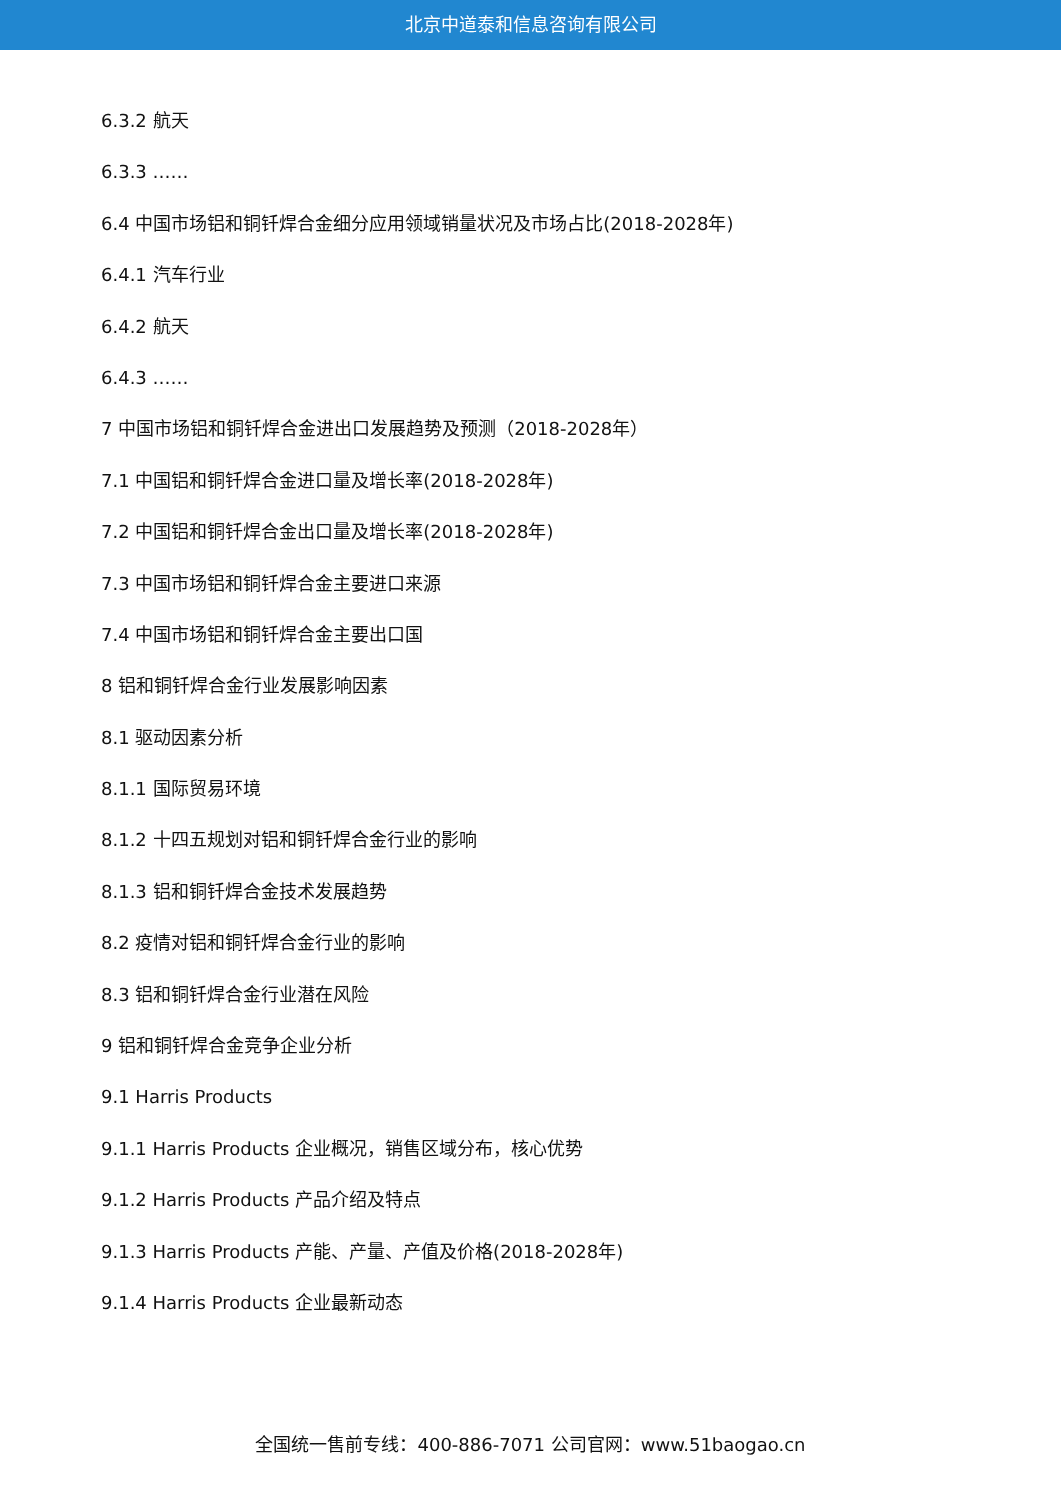北京中道泰和信息咨询有限公司
6.3.2 航天
6.3.3 ……
6.4 中国市场铝和铜钎焊合金细分应用领域销量状况及市场占比(2018-2028年)
6.4.1 汽车行业
6.4.2 航天
6.4.3 ……
7 中国市场铝和铜钎焊合金进出口发展趋势及预测（2018-2028年）
7.1 中国铝和铜钎焊合金进口量及增长率(2018-2028年)
7.2 中国铝和铜钎焊合金出口量及增长率(2018-2028年)
7.3 中国市场铝和铜钎焊合金主要进口来源
7.4 中国市场铝和铜钎焊合金主要出口国
8 铝和铜钎焊合金行业发展影响因素
8.1 驱动因素分析
8.1.1 国际贸易环境
8.1.2 十四五规划对铝和铜钎焊合金行业的影响
8.1.3 铝和铜钎焊合金技术发展趋势
8.2 疫情对铝和铜钎焊合金行业的影响
8.3 铝和铜钎焊合金行业潜在风险
9 铝和铜钎焊合金竞争企业分析
9.1 Harris Products
9.1.1 Harris Products 企业概况，销售区域分布，核心优势
9.1.2 Harris Products 产品介绍及特点
9.1.3 Harris Products 产能、产量、产值及价格(2018-2028年)
9.1.4 Harris Products 企业最新动态
全国统一售前专线：400-886-7071 公司官网：www.51baogao.cn